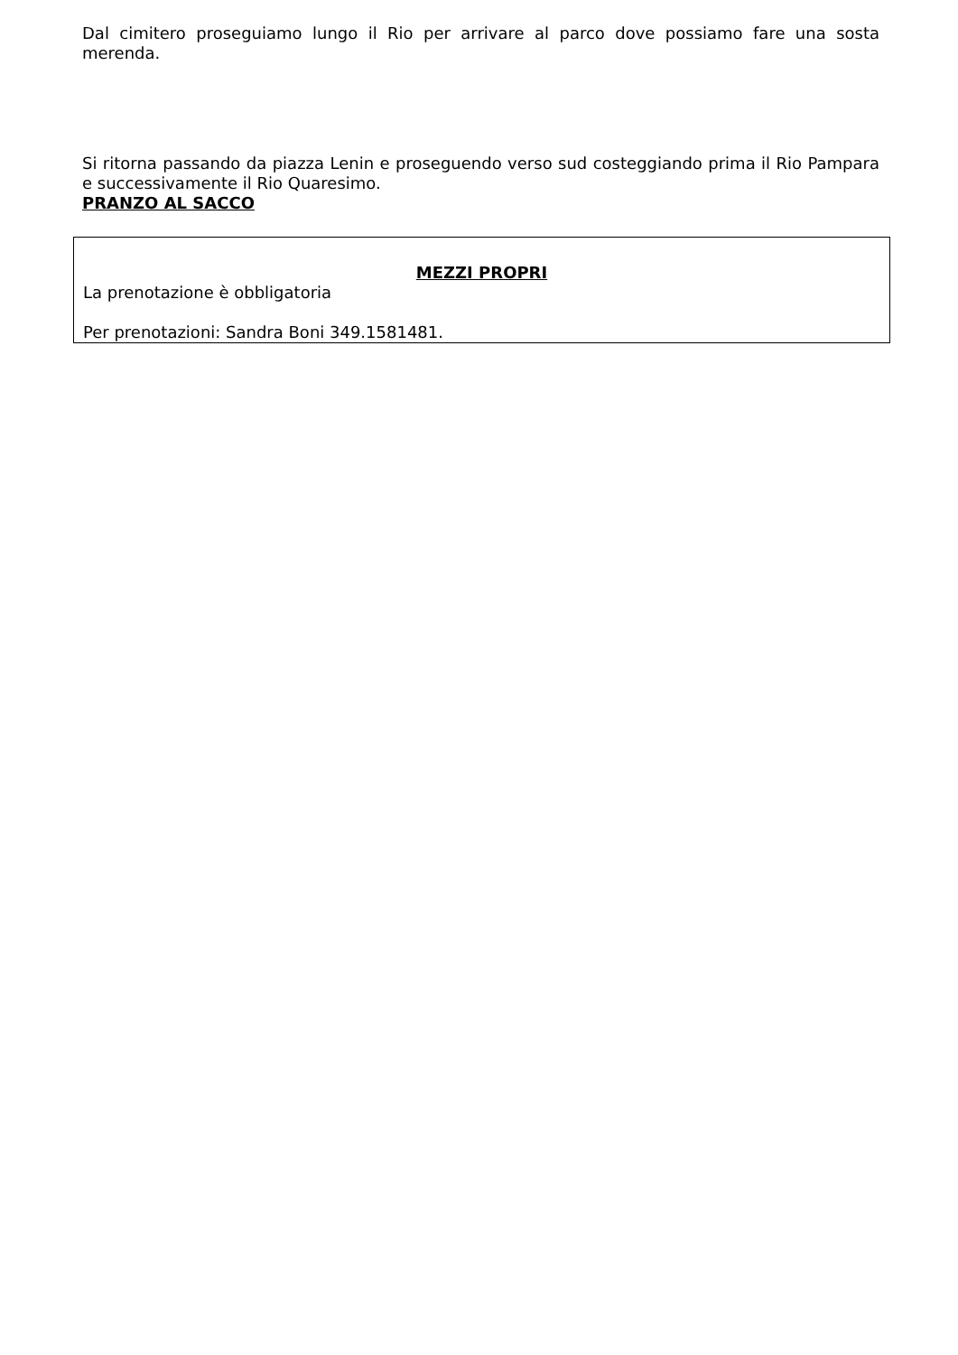Dal cimitero proseguiamo lungo il Rio per arrivare al parco dove possiamo fare una sosta merenda.
Si ritorna passando da piazza Lenin e proseguendo verso sud costeggiando prima il Rio Pampara e successivamente il Rio Quaresimo.
PRANZO AL SACCO
MEZZI PROPRI
La prenotazione è obbligatoria
Per prenotazioni: Sandra Boni 349.1581481.